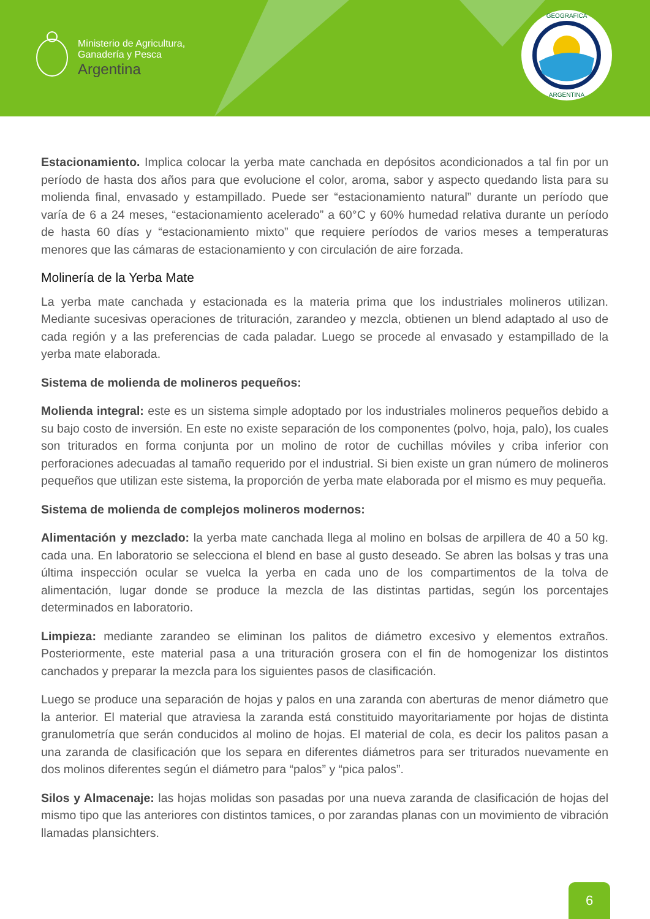Ministerio de Agricultura,
Ganadería y Pesca
Argentina
GEOGRAFICA
ARGENTINA
Estacionamiento. Implica colocar la yerba mate canchada en depósitos acondicionados a tal fin por un período de hasta dos años para que evolucione el color, aroma, sabor y aspecto quedando lista para su molienda final, envasado y estampillado. Puede ser “estacionamiento natural” durante un período que varía de 6 a 24 meses, “estacionamiento acelerado” a 60°C y 60% humedad relativa durante un período de hasta 60 días y “estacionamiento mixto” que requiere períodos de varios meses a temperaturas menores que las cámaras de estacionamiento y con circulación de aire forzada.
Molinería de la Yerba Mate
La yerba mate canchada y estacionada es la materia prima que los industriales molineros utilizan. Mediante sucesivas operaciones de trituración, zarandeo y mezcla, obtienen un blend adaptado al uso de cada región y a las preferencias de cada paladar. Luego se procede al envasado y estampillado de la yerba mate elaborada.
Sistema de molienda de molineros pequeños:
Molienda integral: este es un sistema simple adoptado por los industriales molineros pequeños debido a su bajo costo de inversión. En este no existe separación de los componentes (polvo, hoja, palo), los cuales son triturados en forma conjunta por un molino de rotor de cuchillas móviles y criba inferior con perforaciones adecuadas al tamaño requerido por el industrial. Si bien existe un gran número de molineros pequeños que utilizan este sistema, la proporción de yerba mate elaborada por el mismo es muy pequeña.
Sistema de molienda de complejos molineros modernos:
Alimentación y mezclado: la yerba mate canchada llega al molino en bolsas de arpillera de 40 a 50 kg. cada una. En laboratorio se selecciona el blend en base al gusto deseado. Se abren las bolsas y tras una última inspección ocular se vuelca la yerba en cada uno de los compartimentos de la tolva de alimentación, lugar donde se produce la mezcla de las distintas partidas, según los porcentajes determinados en laboratorio.
Limpieza: mediante zarandeo se eliminan los palitos de diámetro excesivo y elementos extraños. Posteriormente, este material pasa a una trituración grosera con el fin de homogenizar los distintos canchados y preparar la mezcla para los siguientes pasos de clasificación.
Luego se produce una separación de hojas y palos en una zaranda con aberturas de menor diámetro que la anterior. El material que atraviesa la zaranda está constituido mayoritariamente por hojas de distinta granulometría que serán conducidos al molino de hojas. El material de cola, es decir los palitos pasan a una zaranda de clasificación que los separa en diferentes diámetros para ser triturados nuevamente en dos molinos diferentes según el diámetro para “palos” y “pica palos”.
Silos y Almacenaje: las hojas molidas son pasadas por una nueva zaranda de clasificación de hojas del mismo tipo que las anteriores con distintos tamices, o por zarandas planas con un movimiento de vibración llamadas plansichters.
6